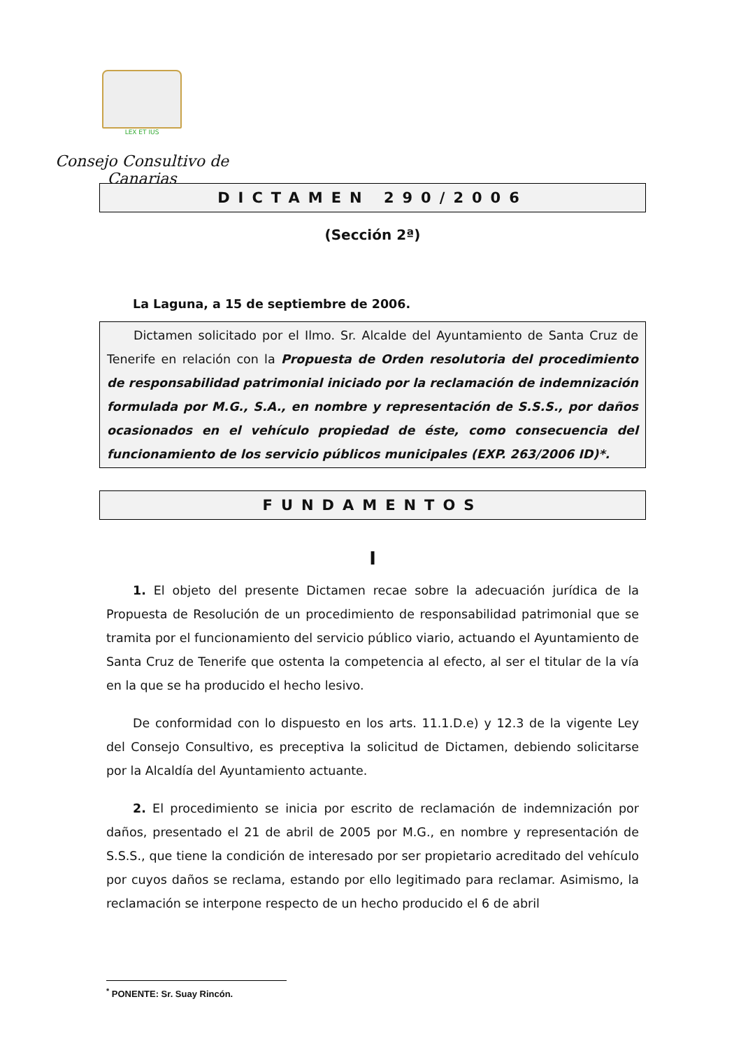LEX ET IUS
Consejo Consultivo de Canarias
DICTAMEN 290/2006
(Sección 2ª)
La Laguna, a 15 de septiembre de 2006.
Dictamen solicitado por el Ilmo. Sr. Alcalde del Ayuntamiento de Santa Cruz de Tenerife en relación con la Propuesta de Orden resolutoria del procedimiento de responsabilidad patrimonial iniciado por la reclamación de indemnización formulada por M.G., S.A., en nombre y representación de S.S.S., por daños ocasionados en el vehículo propiedad de éste, como consecuencia del funcionamiento de los servicio públicos municipales (EXP. 263/2006 ID)*.
FUNDAMENTOS
I
1. El objeto del presente Dictamen recae sobre la adecuación jurídica de la Propuesta de Resolución de un procedimiento de responsabilidad patrimonial que se tramita por el funcionamiento del servicio público viario, actuando el Ayuntamiento de Santa Cruz de Tenerife que ostenta la competencia al efecto, al ser el titular de la vía en la que se ha producido el hecho lesivo.
De conformidad con lo dispuesto en los arts. 11.1.D.e) y 12.3 de la vigente Ley del Consejo Consultivo, es preceptiva la solicitud de Dictamen, debiendo solicitarse por la Alcaldía del Ayuntamiento actuante.
2. El procedimiento se inicia por escrito de reclamación de indemnización por daños, presentado el 21 de abril de 2005 por M.G., en nombre y representación de S.S.S., que tiene la condición de interesado por ser propietario acreditado del vehículo por cuyos daños se reclama, estando por ello legitimado para reclamar. Asimismo, la reclamación se interpone respecto de un hecho producido el 6 de abril
<sup>*</sup> PONENTE: Sr. Suay Rincón.